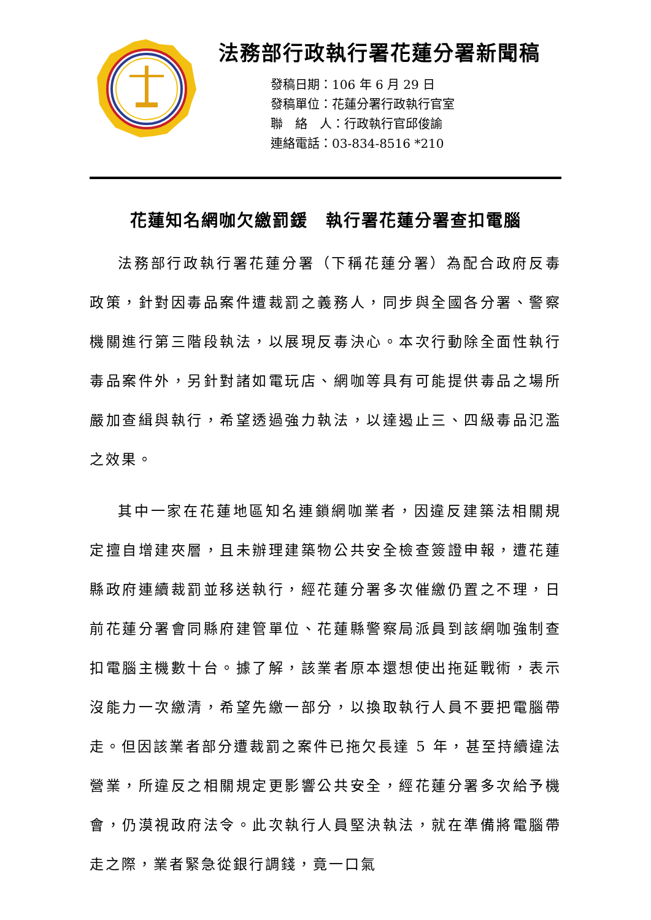法務部行政執行署花蓮分署新聞稿
發稿日期：106 年 6 月 29 日
發稿單位：花蓮分署行政執行官室
聯　絡　人：行政執行官邱俊諭
連絡電話：03-834-8516 *210
花蓮知名網咖欠繳罰鍰　執行署花蓮分署查扣電腦
法務部行政執行署花蓮分署（下稱花蓮分署）為配合政府反毒政策，針對因毒品案件遭裁罰之義務人，同步與全國各分署、警察機關進行第三階段執法，以展現反毒決心。本次行動除全面性執行毒品案件外，另針對諸如電玩店、網咖等具有可能提供毒品之場所嚴加查緝與執行，希望透過強力執法，以達遏止三、四級毒品氾濫之效果。
其中一家在花蓮地區知名連鎖網咖業者，因違反建築法相關規定擅自增建夾層，且未辦理建築物公共安全檢查簽證申報，遭花蓮縣政府連續裁罰並移送執行，經花蓮分署多次催繳仍置之不理，日前花蓮分署會同縣府建管單位、花蓮縣警察局派員到該網咖強制查扣電腦主機數十台。據了解，該業者原本還想使出拖延戰術，表示沒能力一次繳清，希望先繳一部分，以換取執行人員不要把電腦帶走。但因該業者部分遭裁罰之案件已拖欠長達 5 年，甚至持續違法營業，所違反之相關規定更影響公共安全，經花蓮分署多次給予機會，仍漠視政府法令。此次執行人員堅決執法，就在準備將電腦帶走之際，業者緊急從銀行調錢，竟一口氣